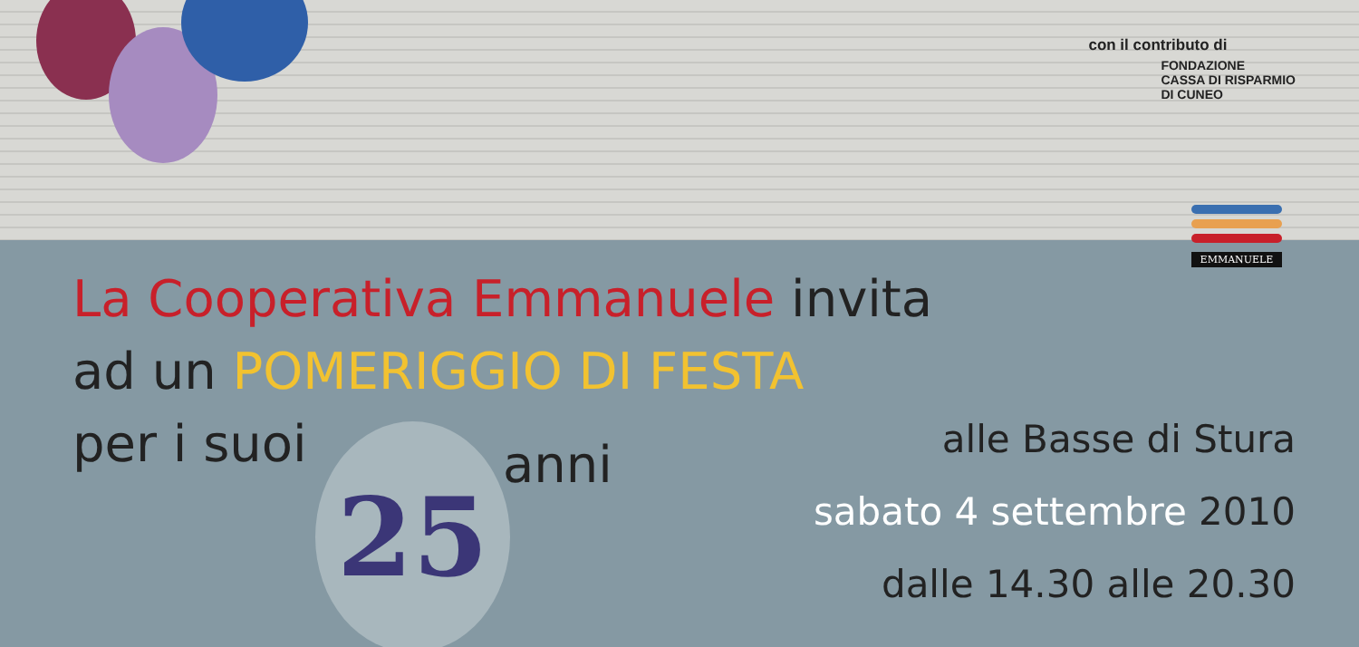con il contributo di
FONDAZIONE
CASSA DI RISPARMIO
DI CUNEO
EMMANUELE
La Cooperativa Emmanuele invita
ad un POMERIGGIO DI FESTA
per i suoi
25 anni
alle Basse di Stura
sabato 4 settembre 2010
dalle 14.30 alle 20.30